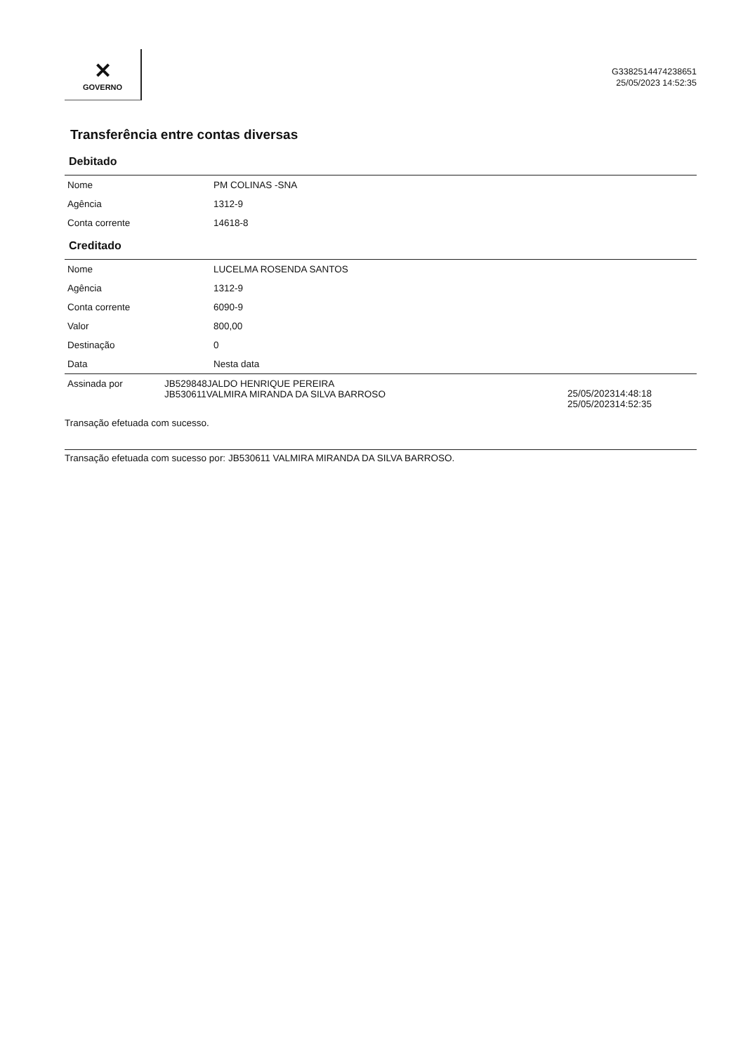✕
GOVERNO
G3382514474238651
25/05/2023 14:52:35
Transferência entre contas diversas
Debitado
| Nome | PM COLINAS -SNA |
| Agência | 1312-9 |
| Conta corrente | 14618-8 |
Creditado
| Nome | LUCELMA ROSENDA SANTOS |
| Agência | 1312-9 |
| Conta corrente | 6090-9 |
| Valor | 800,00 |
| Destinação | 0 |
| Data | Nesta data |
| Assinada por | JB529848JALDO HENRIQUE PEREIRA JB530611VALMIRA MIRANDA DA SILVA BARROSO | 25/05/202314:48:18 25/05/202314:52:35 |
Transação efetuada com sucesso.
Transação efetuada com sucesso por: JB530611 VALMIRA MIRANDA DA SILVA BARROSO.